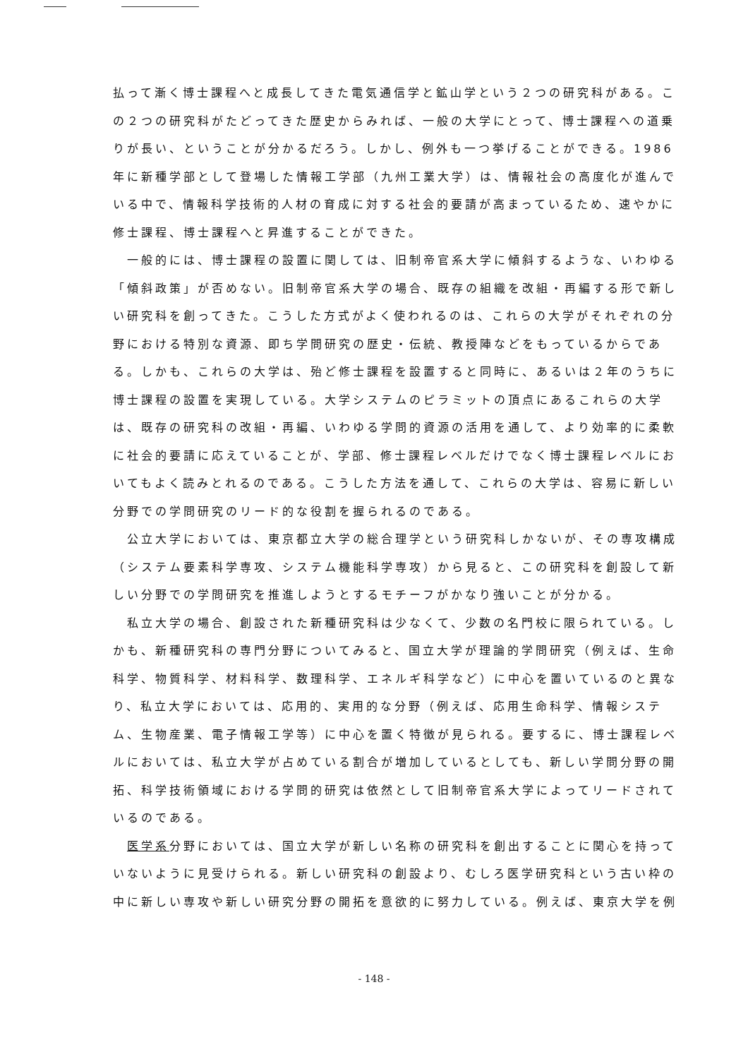払って漸く博士課程へと成長してきた電気通信学と鉱山学という２つの研究科がある。この２つの研究科がたどってきた歴史からみれば、一般の大学にとって、博士課程への道乗りが長い、ということが分かるだろう。しかし、例外も一つ挙げることができる。1986年に新種学部として登場した情報工学部（九州工業大学）は、情報社会の高度化が進んでいる中で、情報科学技術的人材の育成に対する社会的要請が高まっているため、速やかに修士課程、博士課程へと昇進することができた。
一般的には、博士課程の設置に関しては、旧制帝官系大学に傾斜するような、いわゆる「傾斜政策」が否めない。旧制帝官系大学の場合、既存の組織を改組・再編する形で新しい研究科を創ってきた。こうした方式がよく使われるのは、これらの大学がそれぞれの分野における特別な資源、即ち学問研究の歴史・伝統、教授陣などをもっているからである。しかも、これらの大学は、殆ど修士課程を設置すると同時に、あるいは２年のうちに博士課程の設置を実現している。大学システムのピラミットの頂点にあるこれらの大学は、既存の研究科の改組・再編、いわゆる学問的資源の活用を通して、より効率的に柔軟に社会的要請に応えていることが、学部、修士課程レベルだけでなく博士課程レベルにおいてもよく読みとれるのである。こうした方法を通して、これらの大学は、容易に新しい分野での学問研究のリード的な役割を握られるのである。
公立大学においては、東京都立大学の総合理学という研究科しかないが、その専攻構成（システム要素科学専攻、システム機能科学専攻）から見ると、この研究科を創設して新しい分野での学問研究を推進しようとするモチーフがかなり強いことが分かる。
私立大学の場合、創設された新種研究科は少なくて、少数の名門校に限られている。しかも、新種研究科の専門分野についてみると、国立大学が理論的学問研究（例えば、生命科学、物質科学、材料科学、数理科学、エネルギ科学など）に中心を置いているのと異なり、私立大学においては、応用的、実用的な分野（例えば、応用生命科学、情報システム、生物産業、電子情報工学等）に中心を置く特徴が見られる。要するに、博士課程レベルにおいては、私立大学が占めている割合が増加しているとしても、新しい学問分野の開拓、科学技術領域における学問的研究は依然として旧制帝官系大学によってリードされているのである。
医学系分野においては、国立大学が新しい名称の研究科を創出することに関心を持っていないように見受けられる。新しい研究科の創設より、むしろ医学研究科という古い枠の中に新しい専攻や新しい研究分野の開拓を意欲的に努力している。例えば、東京大学を例
- 148 -